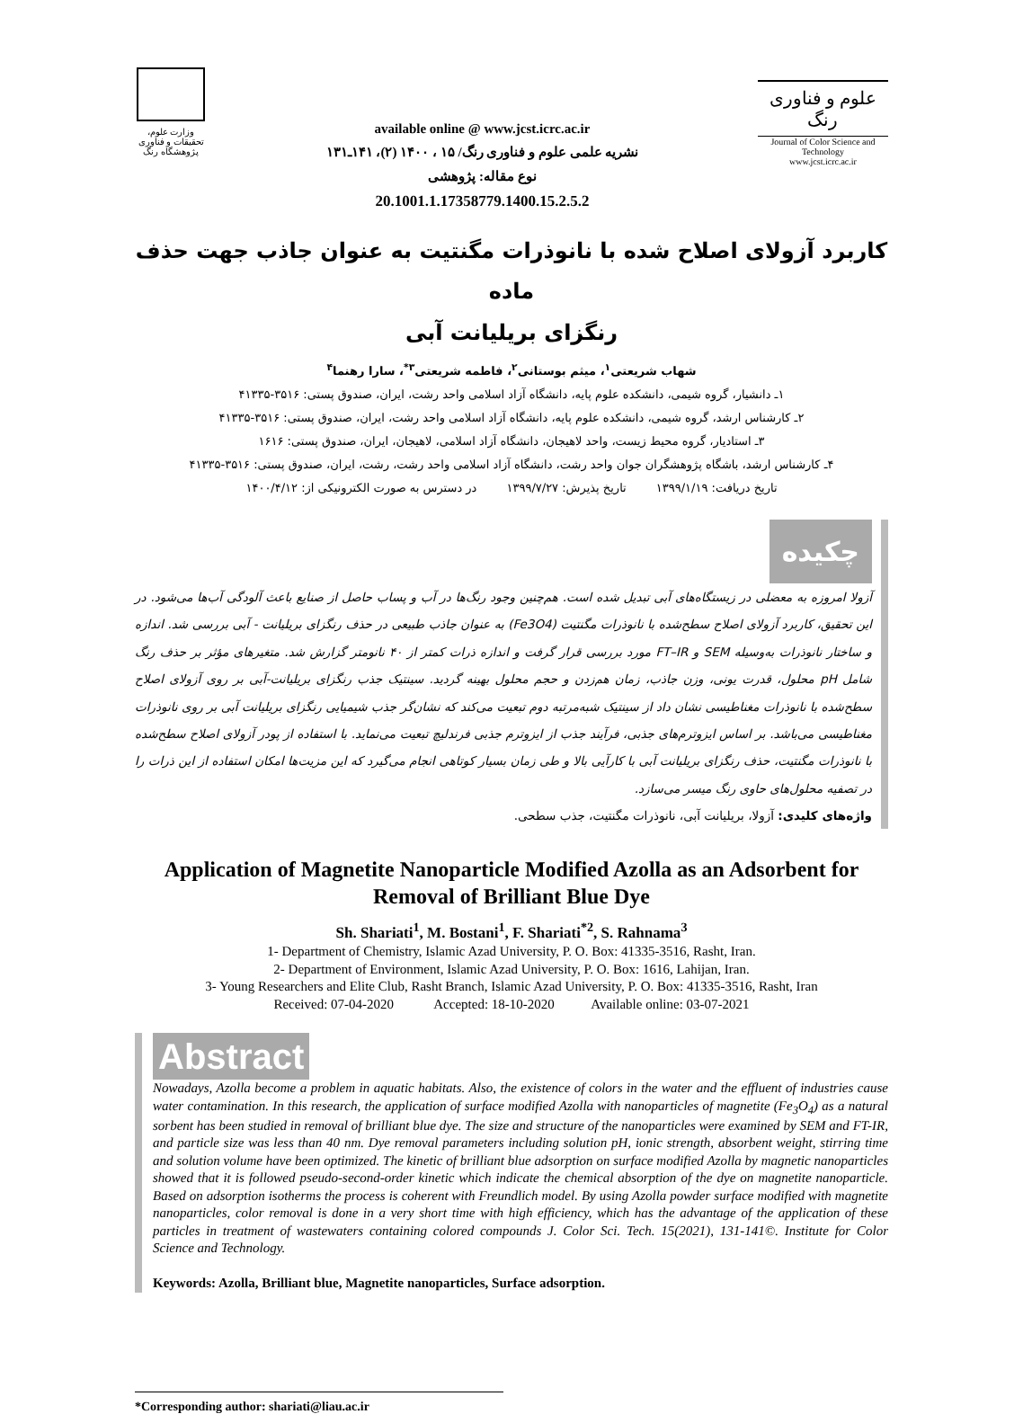وزارت علوم، تحقیقات و فناوری
پژوهشگاه رنگ
available online @ www.jcst.icrc.ac.ir
نشریه علمی علوم و فناوری رنگ/ ۱۵ ، ۱۴۰۰ (۲)، ۱۴۱ـ۱۳۱
نوع مقاله: پژوهشی
20.1001.1.17358779.1400.15.2.5.2
علوم و فناوری رنگ
Journal of Color Science and Technology
www.jcst.icrc.ac.ir
کاربرد آزولای اصلاح شده با نانوذرات مگنتیت به عنوان جاذب جهت حذف ماده
رنگزای بریلیانت آبی
شهاب شریعتی<sup>۱</sup>، میثم بوستانی<sup>۲</sup>، فاطمه شریعتی<sup>۳*</sup>، سارا رهنما<sup>۴</sup>
۱ـ دانشیار، گروه شیمی، دانشکده علوم پایه، دانشگاه آزاد اسلامی واحد رشت، ایران، صندوق پستی: ۳۵۱۶-۴۱۳۳۵
۲ـ کارشناس ارشد، گروه شیمی، دانشکده علوم پایه، دانشگاه آزاد اسلامی واحد رشت، ایران، صندوق پستی: ۳۵۱۶-۴۱۳۳۵
۳ـ استادیار، گروه محیط زیست، واحد لاهیجان، دانشگاه آزاد اسلامی، لاهیجان، ایران، صندوق پستی: ۱۶۱۶
۴ـ کارشناس ارشد، باشگاه پژوهشگران جوان واحد رشت، دانشگاه آزاد اسلامی واحد رشت، رشت، ایران، صندوق پستی: ۳۵۱۶-۴۱۳۳۵
تاریخ دریافت: ۱۳۹۹/۱/۱۹ تاریخ پذیرش: ۱۳۹۹/۷/۲۷ در دسترس به صورت الکترونیکی از: ۱۴۰۰/۴/۱۲
چکیده
آزولا امروزه به معضلی در زیستگاه‌های آبی تبدیل شده است. هم‌چنین وجود رنگ‌ها در آب و پساب حاصل از صنایع باعث آلودگی آب‌ها می‌شود. در این تحقیق، کاربرد آزولای اصلاح سطح‌شده با نانوذرات مگنتیت (Fe3O4) به عنوان جاذب طبیعی در حذف رنگزای بریلیانت - آبی بررسی شد. اندازه و ساختار نانوذرات به‌وسیله SEM و FT–IR مورد بررسی قرار گرفت و اندازه ذرات کمتر از ۴۰ نانومتر گزارش شد. متغیرهای مؤثر بر حذف رنگ شامل pH محلول، قدرت یونی، وزن جاذب، زمان هم‌زدن و حجم محلول بهینه گردید. سینتیک جذب رنگزای بریلیانت-آبی بر روی آزولای اصلاح سطح‌شده با نانوذرات مغناطیسی نشان داد از سینتیک شبه‌مرتبه دوم تبعیت می‌کند که نشان‌گر جذب شیمیایی رنگزای بریلیانت آبی بر روی نانوذرات مغناطیسی می‌باشد. بر اساس ایزوترم‌های جذبی، فرآیند جذب از ایزوترم جذبی فرندلیچ تبعیت می‌نماید. با استفاده از پودر آزولای اصلاح سطح‌شده با نانوذرات مگنتیت، حذف رنگزای بریلیانت آبی با کارآیی بالا و طی زمان بسیار کوتاهی انجام می‌گیرد که این مزیت‌ها امکان استفاده از این ذرات را در تصفیه محلول‌های حاوی رنگ میسر می‌سازد.
واژه‌های کلیدی: آزولا، بریلیانت آبی، نانوذرات مگنتیت، جذب سطحی.
Application of Magnetite Nanoparticle Modified Azolla as an Adsorbent for Removal of Brilliant Blue Dye
Sh. Shariati<sup>1</sup>, M. Bostani<sup>1</sup>, F. Shariati<sup>*2</sup>, S. Rahnama<sup>3</sup>
1- Department of Chemistry, Islamic Azad University, P. O. Box: 41335-3516, Rasht, Iran.
2- Department of Environment, Islamic Azad University, P. O. Box: 1616, Lahijan, Iran.
3- Young Researchers and Elite Club, Rasht Branch, Islamic Azad University, P. O. Box: 41335-3516, Rasht, Iran
Received: 07-04-2020 Accepted: 18-10-2020 Available online: 03-07-2021
Abstract
Nowadays, Azolla become a problem in aquatic habitats. Also, the existence of colors in the water and the effluent of industries cause water contamination. In this research, the application of surface modified Azolla with nanoparticles of magnetite (Fe<sub>3</sub>O<sub>4</sub>) as a natural sorbent has been studied in removal of brilliant blue dye. The size and structure of the nanoparticles were examined by SEM and FT-IR, and particle size was less than 40 nm. Dye removal parameters including solution pH, ionic strength, absorbent weight, stirring time and solution volume have been optimized. The kinetic of brilliant blue adsorption on surface modified Azolla by magnetic nanoparticles showed that it is followed pseudo-second-order kinetic which indicate the chemical absorption of the dye on magnetite nanoparticle. Based on adsorption isotherms the process is coherent with Freundlich model. By using Azolla powder surface modified with magnetite nanoparticles, color removal is done in a very short time with high efficiency, which has the advantage of the application of these particles in treatment of wastewaters containing colored compounds J. Color Sci. Tech. 15(2021), 131-141©. Institute for Color Science and Technology.
Keywords: Azolla, Brilliant blue, Magnetite nanoparticles, Surface adsorption.
*Corresponding author: shariati@liau.ac.ir